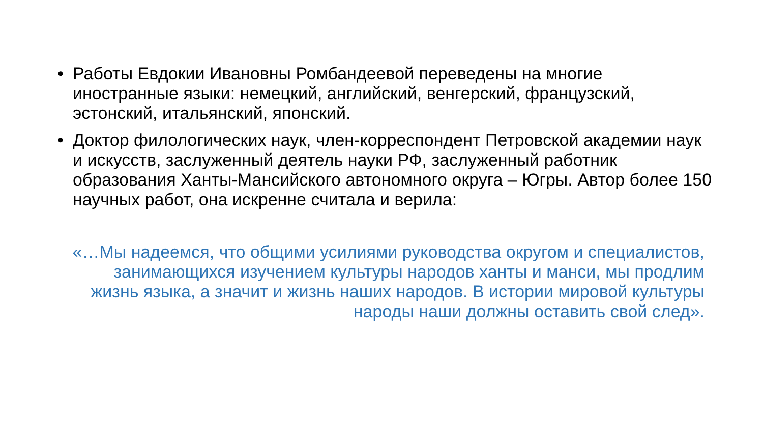• Работы Евдокии Ивановны Ромбандеевой переведены на многие иностранные языки: немецкий, английский, венгерский, французский, эстонский, итальянский, японский.
• Доктор филологических наук, член-корреспондент Петровской академии наук и искусств, заслуженный деятель науки РФ, заслуженный работник образования Ханты-Мансийского автономного округа – Югры. Автор более 150 научных работ, она искренне считала и верила:
«…Мы надеемся, что общими усилиями руководства округом и специалистов, занимающихся изучением культуры народов ханты и манси, мы продлим жизнь языка, а значит и жизнь наших народов. В истории мировой культуры народы наши должны оставить свой след».